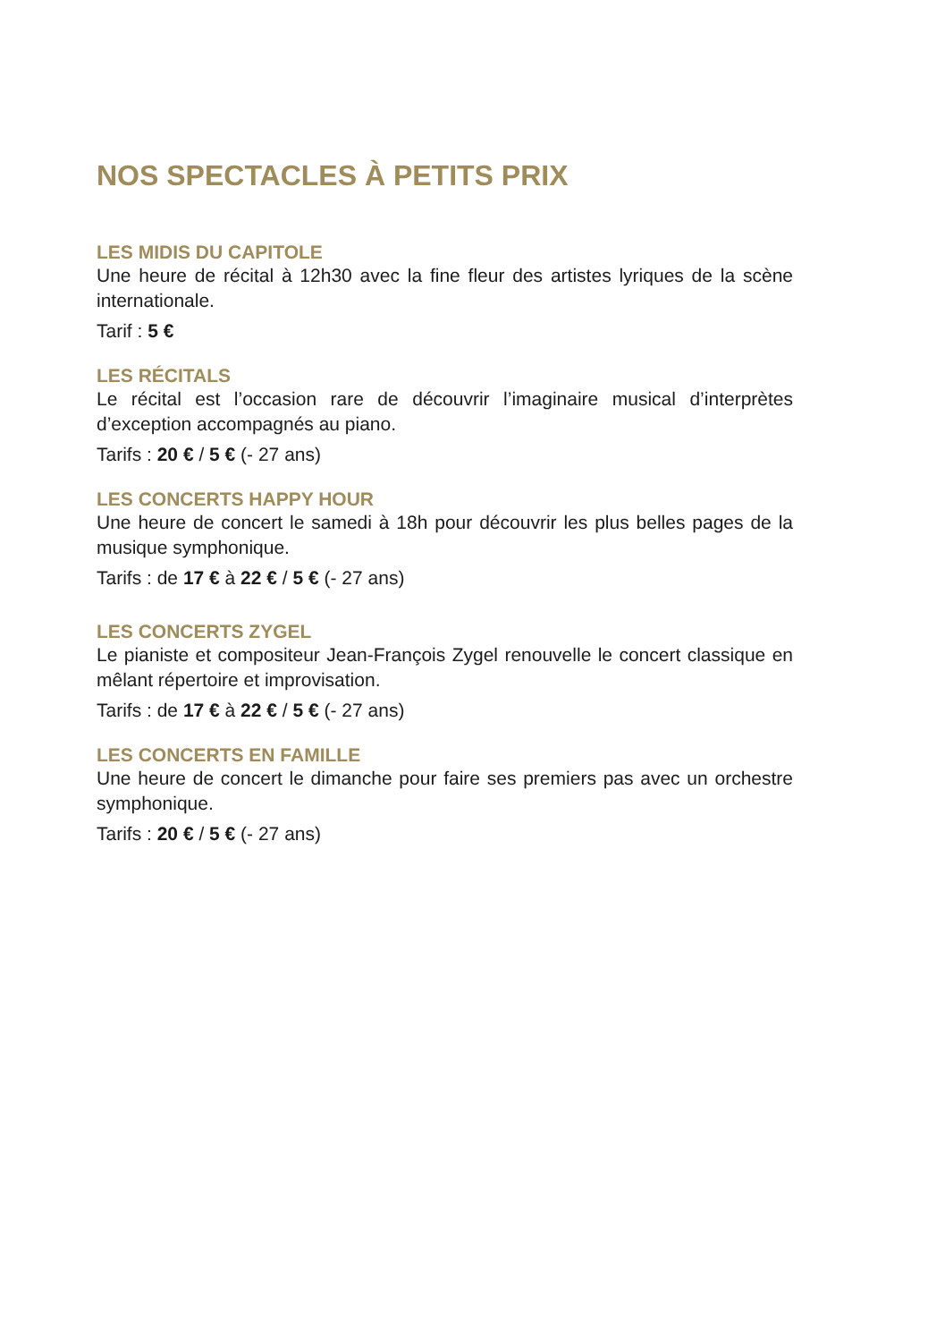NOS SPECTACLES À PETITS PRIX
LES MIDIS DU CAPITOLE
Une heure de récital à 12h30 avec la fine fleur des artistes lyriques de la scène internationale.
Tarif : 5 €
LES RÉCITALS
Le récital est l’occasion rare de découvrir l’imaginaire musical d’interprètes d’exception accompagnés au piano.
Tarifs : 20 € / 5 € (- 27 ans)
LES CONCERTS HAPPY HOUR
Une heure de concert le samedi à 18h pour découvrir les plus belles pages de la musique symphonique.
Tarifs : de 17 € à 22 € / 5 € (- 27 ans)
LES CONCERTS ZYGEL
Le pianiste et compositeur Jean-François Zygel renouvelle le concert classique en mêlant répertoire et improvisation.
Tarifs : de 17 € à 22 € / 5 € (- 27 ans)
LES CONCERTS EN FAMILLE
Une heure de concert le dimanche pour faire ses premiers pas avec un orchestre symphonique.
Tarifs : 20 € / 5 € (- 27 ans)